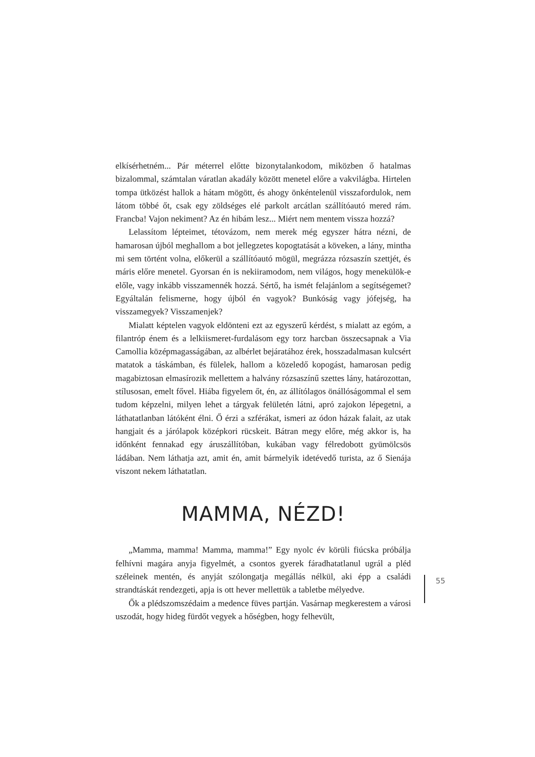elkísérhetném... Pár méterrel előtte bizonytalankodom, miközben ő hatalmas bizalommal, számtalan váratlan akadály között menetel előre a vakvilágba. Hirtelen tompa ütközést hallok a hátam mögött, és ahogy önkéntelenül visszafordulok, nem látom többé őt, csak egy zöldséges elé parkolt arcátlan szállítóautó mered rám. Francba! Vajon nekiment? Az én hibám lesz... Miért nem mentem vissza hozzá?
Lelassítom lépteimet, tétovázom, nem merek még egyszer hátra nézni, de hamarosan újból meghallom a bot jellegzetes kopogtatását a köveken, a lány, mintha mi sem történt volna, előkerül a szállítóautó mögül, megrázza rózsaszín szettjét, és máris előre menetel. Gyorsan én is nekiiramodom, nem világos, hogy menekülök-e előle, vagy inkább visszamennék hozzá. Sértő, ha ismét felajánlom a segítségemet? Egyáltalán felismerne, hogy újból én vagyok? Bunkóság vagy jófejség, ha visszamegyek? Visszamenjek?
Mialatt képtelen vagyok eldönteni ezt az egyszerű kérdést, s mialatt az egóm, a filantróp énem és a lelkiismeret-furdalásom egy torz harcban összecsapnak a Via Camollia középmagasságában, az albérlet bejáratához érek, hosszadalmasan kulcsért matatok a táskámban, és fülelek, hallom a közeledő kopogást, hamarosan pedig magabiztosan elmasírozik mellettem a halvány rózsaszínű szettes lány, határozottan, stílusosan, emelt fővel. Hiába figyelem őt, én, az állítólagos önállóságommal el sem tudom képzelni, milyen lehet a tárgyak felületén látni, apró zajokon lépegetni, a láthatatlanban látóként élni. Ő érzi a szférákat, ismeri az ódon házak falait, az utak hangjait és a járólapok középkori rücskeit. Bátran megy előre, még akkor is, ha időnként fennakad egy áruszállítóban, kukában vagy félredobott gyümölcsös ládában. Nem láthatja azt, amit én, amit bármelyik idetévedő turista, az ő Sienája viszont nekem láthatatlan.
MAMMA, NÉZD!
„Mamma, mamma! Mamma, mamma!” Egy nyolc év körüli fiúcska próbálja felhívni magára anyja figyelmét, a csontos gyerek fáradhatatlanul ugrál a pléd széleinek mentén, és anyját szólongatja megállás nélkül, aki épp a családi strandtáskát rendezgeti, apja is ott hever mellettük a tabletbe mélyedve.
Ők a plédszomszédaim a medence füves partján. Vasárnap megkerestem a városi uszodát, hogy hideg fürdőt vegyek a hőségben, hogy felhevült,
55